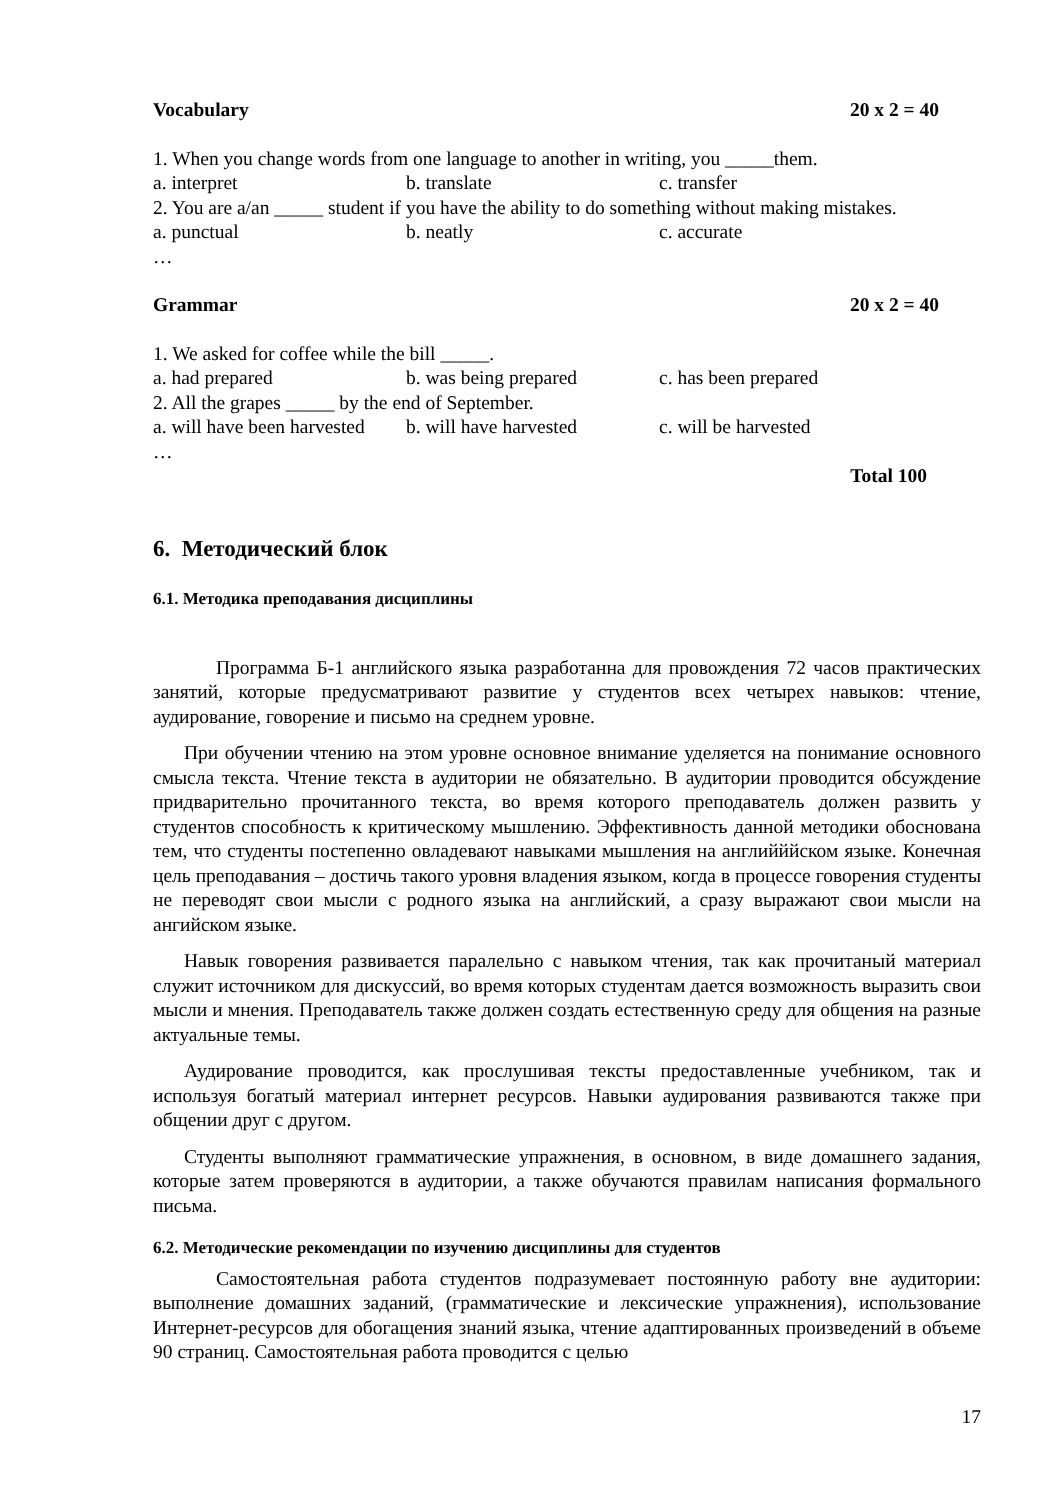Vocabulary 20 x 2 = 40
1. When you change words from one language to another in writing, you _____them.
a. interpret b. translate c. transfer
2. You are a/an _____ student if you have the ability to do something without making mistakes.
a. punctual b. neatly c. accurate
…
Grammar 20 x 2 = 40
1. We asked for coffee while the bill _____.
a. had prepared b. was being prepared c. has been prepared
2. All the grapes _____ by the end of September.
a. will have been harvested b. will have harvested c. will be harvested
…
Total 100
6. Методический блок
6.1. Методика преподавания дисциплины
Программа Б-1 английского языка разработанна для провождения 72 часов практических занятий, которые предусматривают развитие у студентов всех четырех навыков: чтение, аудирование, говорение и письмо на среднем уровне.
При обучении чтению на этом уровне основное внимание уделяется на понимание основного смысла текста. Чтение текста в аудитории не обязательно. В аудитории проводится обсуждение придварительно прочитанного текста, во время которого преподаватель должен развить у студентов способность к критическому мышлению. Эффективность данной методики обоснована тем, что студенты постепенно овладевают навыками мышления на английййском языке. Конечная цель преподавания – достичь такого уровня владения языком, когда в процессе говорения студенты не переводят свои мысли с родного языка на английский, а сразу выражают свои мысли на ангийском языке.
Навык говорения развивается паралельно с навыком чтения, так как прочитаный материал служит источником для дискуссий, во время которых студентам дается возможность выразить свои мысли и мнения. Преподаватель также должен создать естественную среду для общения на разные актуальные темы.
Аудирование проводится, как прослушивая тексты предоставленные учебником, так и используя богатый материал интернет ресурсов. Навыки аудирования развиваются также при общении друг с другом.
Студенты выполняют грамматические упражнения, в основном, в виде домашнего задания, которые затем проверяются в аудитории, а также обучаются правилам написания формального письма.
6.2. Методические рекомендации по изучению дисциплины для студентов
Самостоятельная работа студентов подразумевает постоянную работу вне аудитории: выполнение домашних заданий, (грамматические и лексические упражнения), использование Интернет-ресурсов для обогащения знаний языка, чтение адаптированных произведений в объеме 90 страниц. Самостоятельная работа проводится с целью
17